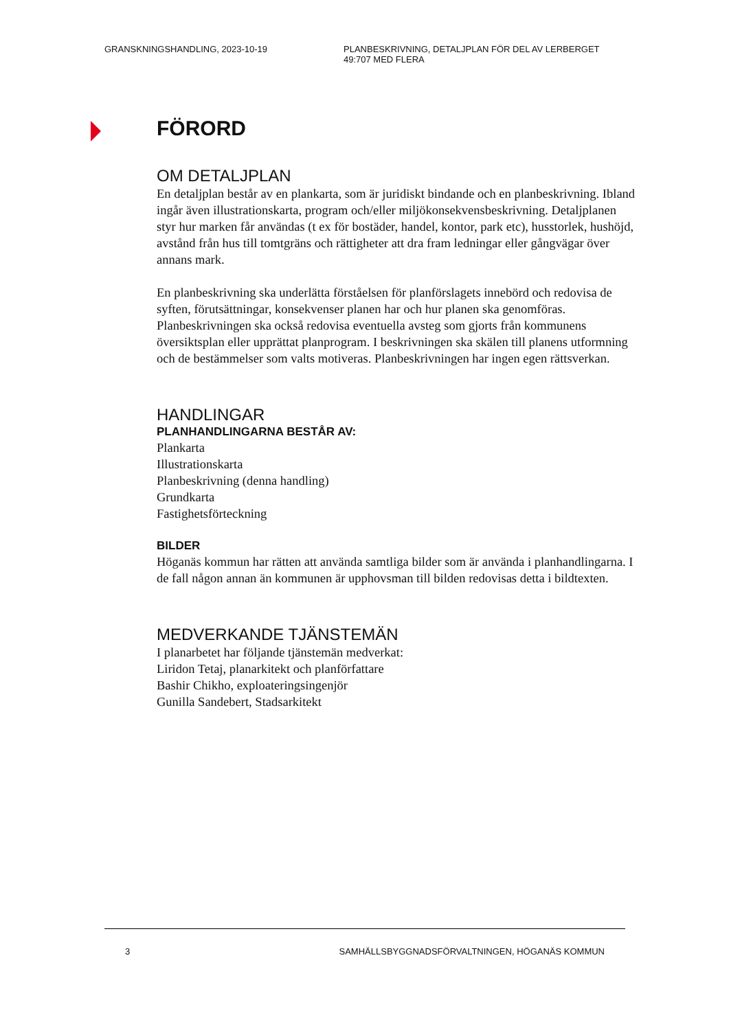GRANSKNINGSHANDLING, 2023-10-19 PLANBESKRIVNING, DETALJPLAN FÖR DEL AV LERBERGET
49:707 MED FLERA
FÖRORD
OM DETALJPLAN
En detaljplan består av en plankarta, som är juridiskt bindande och en planbeskrivning. Ibland ingår även illustrationskarta, program och/eller miljökonsekvensbeskrivning. Detaljplanen styr hur marken får användas (t ex för bostäder, handel, kontor, park etc), husstorlek, hushöjd, avstånd från hus till tomtgräns och rättigheter att dra fram ledningar eller gångvägar över annans mark.
En planbeskrivning ska underlätta förståelsen för planförslagets innebörd och redovisa de syften, förutsättningar, konsekvenser planen har och hur planen ska genomföras. Planbeskrivningen ska också redovisa eventuella avsteg som gjorts från kommunens översiktsplan eller upprättat planprogram. I beskrivningen ska skälen till planens utformning och de bestämmelser som valts motiveras. Planbeskrivningen har ingen egen rättsverkan.
HANDLINGAR
PLANHANDLINGARNA BESTÅR AV:
Plankarta
Illustrationskarta
Planbeskrivning (denna handling)
Grundkarta
Fastighetsförteckning
BILDER
Höganäs kommun har rätten att använda samtliga bilder som är använda i planhandlingarna. I de fall någon annan än kommunen är upphovsman till bilden redovisas detta i bildtexten.
MEDVERKANDE TJÄNSTEMÄN
I planarbetet har följande tjänstemän medverkat:
Liridon Tetaj, planarkitekt och planförfattare
Bashir Chikho, exploateringsingenjör
Gunilla Sandebert, Stadsarkitekt
3 SAMHÄLLSBYGGNADSFÖRVALTNINGEN, HÖGANÄS KOMMUN